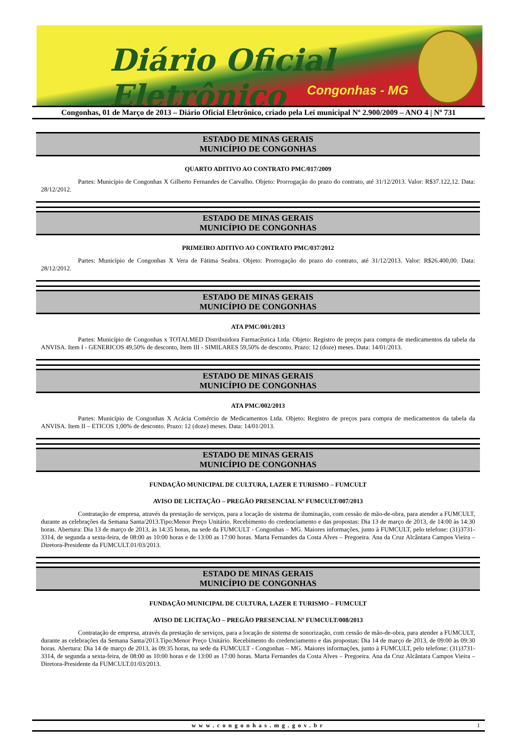Diário Oficial Eletrônico
Congonhas - MG
Congonhas, 01 de Março de 2013 – Diário Oficial Eletrônico, criado pela Lei municipal Nº 2.900/2009 – ANO 4 | Nº 731
ESTADO DE MINAS GERAIS
MUNICÍPIO DE CONGONHAS
QUARTO ADITIVO AO CONTRATO PMC/017/2009
Partes: Município de Congonhas X Gilberto Fernandes de Carvalho. Objeto: Prorrogação do prazo do contrato, até 31/12/2013. Valor: R$37.122,12. Data: 28/12/2012.
ESTADO DE MINAS GERAIS
MUNICÍPIO DE CONGONHAS
PRIMEIRO ADITIVO AO CONTRATO PMC/037/2012
Partes: Município de Congonhas X Vera de Fátima Seabra. Objeto: Prorrogação do prazo do contrato, até 31/12/2013. Valor: R$26.400,00. Data: 28/12/2012.
ESTADO DE MINAS GERAIS
MUNICÍPIO DE CONGONHAS
ATA PMC/001/2013
Partes: Município de Congonhas x TOTALMED Distribuidora Farmacêutica Ltda. Objeto: Registro de preços para compra de medicamentos da tabela da ANVISA. Item I - GENERICOS 49,50% de desconto, Item III - SIMILARES 59,50% de desconto. Prazo: 12 (doze) meses. Data: 14/01/2013.
ESTADO DE MINAS GERAIS
MUNICÍPIO DE CONGONHAS
ATA PMC/002/2013
Partes: Município de Congonhas X Acácia Comércio de Medicamentos Ltda. Objeto: Registro de preços para compra de medicamentos da tabela da ANVISA. Item II – ETICOS 1,00% de desconto. Prazo: 12 (doze) meses. Data: 14/01/2013.
ESTADO DE MINAS GERAIS
MUNICÍPIO DE CONGONHAS
FUNDAÇÃO MUNICIPAL DE CULTURA, LAZER E TURISMO – FUMCULT
AVISO DE LICITAÇÃO – PREGÃO PRESENCIAL Nº FUMCULT/007/2013
Contratação de empresa, através da prestação de serviços, para a locação de sistema de iluminação, com cessão de mão-de-obra, para atender a FUMCULT, durante as celebrações da Semana Santa/2013.Tipo:Menor Preço Unitário. Recebimento do credenciamento e das propostas: Dia 13 de março de 2013, de 14:00 às 14:30 horas. Abertura: Dia 13 de março de 2013, às 14:35 horas, na sede da FUMCULT - Congonhas – MG. Maiores informações, junto à FUMCULT, pelo telefone: (31)3731-3314, de segunda a sexta-feira, de 08:00 as 10:00 horas e de 13:00 as 17:00 horas. Marta Fernandes da Costa Alves – Pregoeira. Ana da Cruz Alcântara Campos Vieira – Diretora-Presidente da FUMCULT.01/03/2013.
ESTADO DE MINAS GERAIS
MUNICÍPIO DE CONGONHAS
FUNDAÇÃO MUNICIPAL DE CULTURA, LAZER E TURISMO – FUMCULT
AVISO DE LICITAÇÃO – PREGÃO PRESENCIAL Nº FUMCULT/008/2013
Contratação de empresa, através da prestação de serviços, para a locação de sistema de sonorização, com cessão de mão-de-obra, para atender a FUMCULT, durante as celebrações da Semana Santa/2013.Tipo:Menor Preço Unitário. Recebimento do credenciamento e das propostas: Dia 14 de março de 2013, de 09:00 às 09:30 horas. Abertura: Dia 14 de março de 2013, às 09:35 horas, na sede da FUMCULT - Congonhas – MG. Maiores informações, junto à FUMCULT, pelo telefone: (31)3731-3314, de segunda a sexta-feira, de 08:00 as 10:00 horas e de 13:00 as 17:00 horas. Marta Fernandes da Costa Alves – Pregoeira. Ana da Cruz Alcântara Campos Vieira – Diretora-Presidente da FUMCULT.01/03/2013.
www.congonhas.mg.gov.br 1